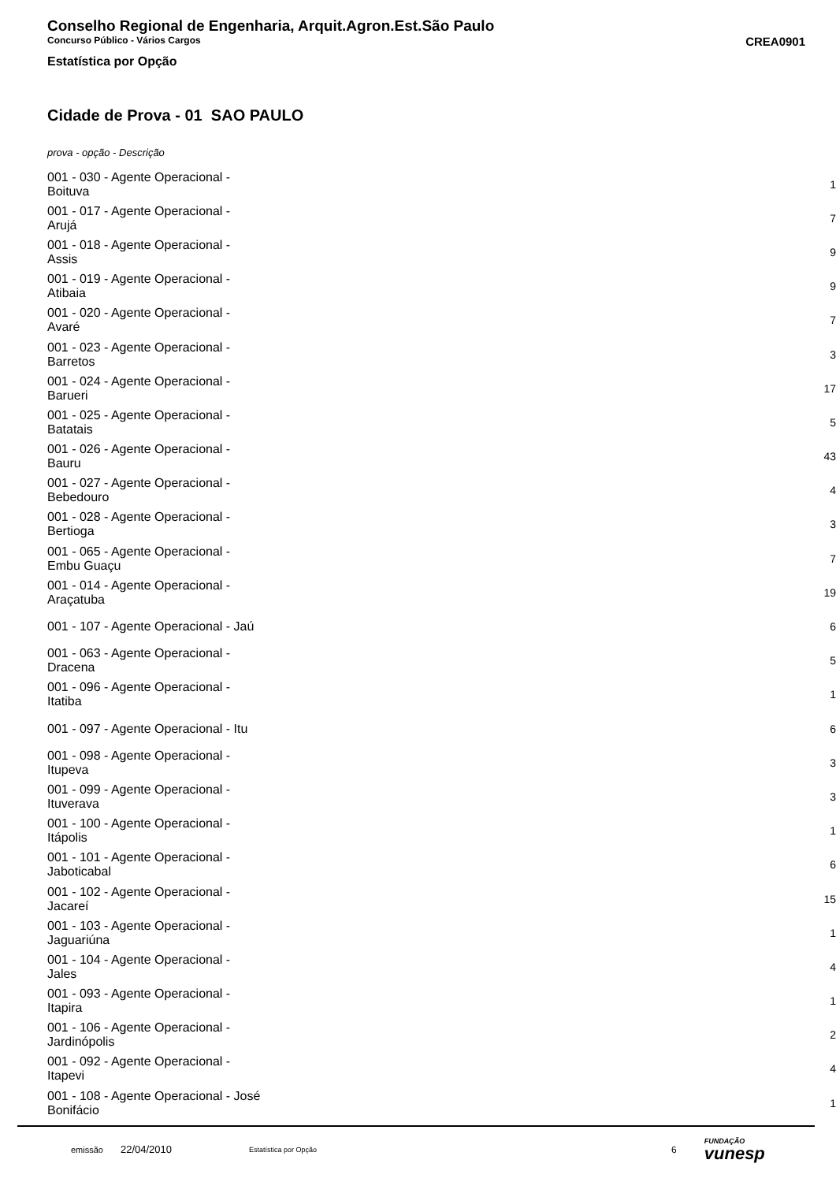Conselho Regional de Engenharia, Arquit.Agron.Est.São Paulo
Concurso Público - Vários Cargos CREA0901
Estatística por Opção
Cidade de Prova - 01 SAO PAULO
prova - opção - Descrição
| 001 - 030 - Agente Operacional - Boituva | 1 |
| 001 - 017 - Agente Operacional - Arujá | 7 |
| 001 - 018 - Agente Operacional - Assis | 9 |
| 001 - 019 - Agente Operacional - Atibaia | 9 |
| 001 - 020 - Agente Operacional - Avaré | 7 |
| 001 - 023 - Agente Operacional - Barretos | 3 |
| 001 - 024 - Agente Operacional - Barueri | 17 |
| 001 - 025 - Agente Operacional - Batatais | 5 |
| 001 - 026 - Agente Operacional - Bauru | 43 |
| 001 - 027 - Agente Operacional - Bebedouro | 4 |
| 001 - 028 - Agente Operacional - Bertioga | 3 |
| 001 - 065 - Agente Operacional - Embu Guaçu | 7 |
| 001 - 014 - Agente Operacional - Araçatuba | 19 |
| 001 - 107 - Agente Operacional - Jaú | 6 |
| 001 - 063 - Agente Operacional - Dracena | 5 |
| 001 - 096 - Agente Operacional - Itatiba | 1 |
| 001 - 097 - Agente Operacional - Itu | 6 |
| 001 - 098 - Agente Operacional - Itupeva | 3 |
| 001 - 099 - Agente Operacional - Ituverava | 3 |
| 001 - 100 - Agente Operacional - Itápolis | 1 |
| 001 - 101 - Agente Operacional - Jaboticabal | 6 |
| 001 - 102 - Agente Operacional - Jacareí | 15 |
| 001 - 103 - Agente Operacional - Jaguariúna | 1 |
| 001 - 104 - Agente Operacional - Jales | 4 |
| 001 - 093 - Agente Operacional - Itapira | 1 |
| 001 - 106 - Agente Operacional - Jardinópolis | 2 |
| 001 - 092 - Agente Operacional - Itapevi | 4 |
| 001 - 108 - Agente Operacional - José Bonifácio | 1 |
emissão 22/04/2010 Estatística por Opção 6 FUNDAÇÃO
vunesp